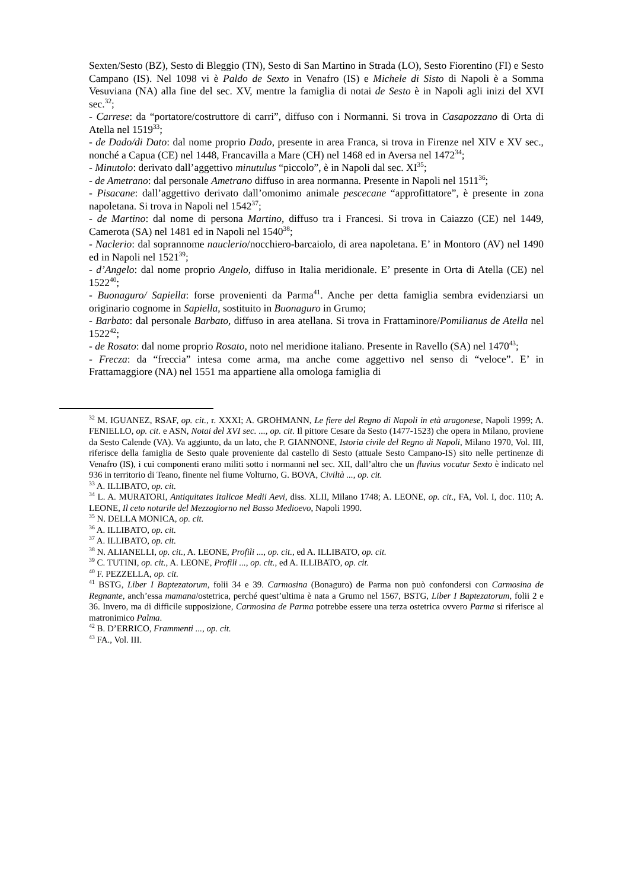Sexten/Sesto (BZ), Sesto di Bleggio (TN), Sesto di San Martino in Strada (LO), Sesto Fiorentino (FI) e Sesto Campano (IS). Nel 1098 vi è Paldo de Sexto in Venafro (IS) e Michele di Sisto di Napoli è a Somma Vesuviana (NA) alla fine del sec. XV, mentre la famiglia di notai de Sesto è in Napoli agli inizi del XVI sec.<sup>32</sup>;
- Carrese: da “portatore/costruttore di carri”, diffuso con i Normanni. Si trova in Casapozzano di Orta di Atella nel 1519<sup>33</sup>;
- de Dado/di Dato: dal nome proprio Dado, presente in area Franca, si trova in Firenze nel XIV e XV sec., nonché a Capua (CE) nel 1448, Francavilla a Mare (CH) nel 1468 ed in Aversa nel 1472<sup>34</sup>;
- Minutolo: derivato dall’aggettivo minutulus “piccolo”, è in Napoli dal sec. XI<sup>35</sup>;
- de Ametrano: dal personale Ametrano diffuso in area normanna. Presente in Napoli nel 1511<sup>36</sup>;
- Pisacane: dall’aggettivo derivato dall’omonimo animale pescecane “approfittatore”, è presente in zona napoletana. Si trova in Napoli nel 1542<sup>37</sup>;
- de Martino: dal nome di persona Martino, diffuso tra i Francesi. Si trova in Caiazzo (CE) nel 1449, Camerota (SA) nel 1481 ed in Napoli nel 1540<sup>38</sup>;
- Naclerio: dal soprannome nauclerio/nocchiero-barcaiolo, di area napoletana. E’ in Montoro (AV) nel 1490 ed in Napoli nel 1521<sup>39</sup>;
- d’Angelo: dal nome proprio Angelo, diffuso in Italia meridionale. E’ presente in Orta di Atella (CE) nel 1522<sup>40</sup>;
- Buonaguro/ Sapiella: forse provenienti da Parma<sup>41</sup>. Anche per detta famiglia sembra evidenziarsi un originario cognome in Sapiella, sostituito in Buonaguro in Grumo;
- Barbato: dal personale Barbato, diffuso in area atellana. Si trova in Frattaminore/Pomilianus de Atella nel 1522<sup>42</sup>;
- de Rosato: dal nome proprio Rosato, noto nel meridione italiano. Presente in Ravello (SA) nel 1470<sup>43</sup>;
- Frecza: da “freccia” intesa come arma, ma anche come aggettivo nel senso di “veloce”. E’ in Frattamaggiore (NA) nel 1551 ma appartiene alla omologa famiglia di
<sup>32</sup> M. IGUANEZ, RSAF, op. cit., r. XXXI; A. GROHMANN, Le fiere del Regno di Napoli in età aragonese, Napoli 1999; A. FENIELLO, op. cit. e ASN, Notai del XVI sec. ..., op. cit. Il pittore Cesare da Sesto (1477-1523) che opera in Milano, proviene da Sesto Calende (VA). Va aggiunto, da un lato, che P. GIANNONE, Istoria civile del Regno di Napoli, Milano 1970, Vol. III, riferisce della famiglia de Sesto quale proveniente dal castello di Sesto (attuale Sesto Campano-IS) sito nelle pertinenze di Venafro (IS), i cui componenti erano militi sotto i normanni nel sec. XII, dall’altro che un fluvius vocatur Sexto è indicato nel 936 in territorio di Teano, finente nel fiume Volturno, G. BOVA, Civiltà ..., op. cit.
<sup>33</sup> A. ILLIBATO, op. cit.
<sup>34</sup> L. A. MURATORI, Antiquitates Italicae Medii Aevi, diss. XLII, Milano 1748; A. LEONE, op. cit., FA, Vol. I, doc. 110; A. LEONE, Il ceto notarile del Mezzogiorno nel Basso Medioevo, Napoli 1990.
<sup>35</sup> N. DELLA MONICA, op. cit.
<sup>36</sup> A. ILLIBATO, op. cit.
<sup>37</sup> A. ILLIBATO, op. cit.
<sup>38</sup> N. ALIANELLI, op. cit., A. LEONE, Profili ..., op. cit., ed A. ILLIBATO, op. cit.
<sup>39</sup> C. TUTINI, op. cit., A. LEONE, Profili ..., op. cit., ed A. ILLIBATO, op. cit.
<sup>40</sup> F. PEZZELLA, op. cit.
<sup>41</sup> BSTG, Liber I Baptezatorum, folii 34 e 39. Carmosina (Bonaguro) de Parma non può confondersi con Carmosina de Regnante, anch’essa mamana/ostetrica, perché quest’ultima è nata a Grumo nel 1567, BSTG, Liber I Baptezatorum, folii 2 e 36. Invero, ma di difficile supposizione, Carmosina de Parma potrebbe essere una terza ostetrica ovvero Parma si riferisce al matronimico Palma.
<sup>42</sup> B. D’ERRICO, Frammenti ..., op. cit.
<sup>43</sup> FA., Vol. III.